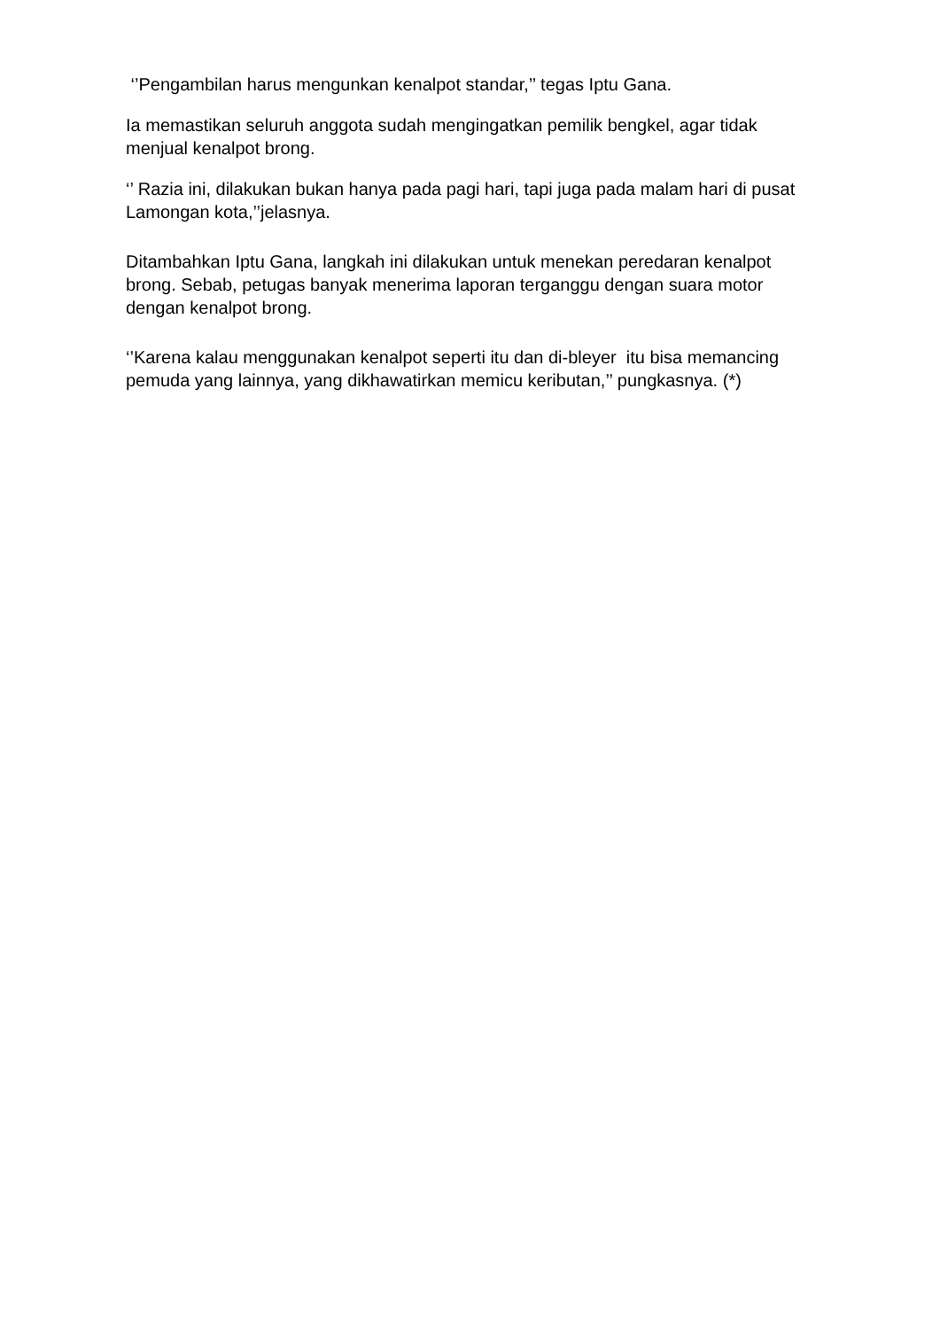‘’Pengambilan harus mengunkan kenalpot standar,’’ tegas Iptu Gana.
Ia memastikan seluruh anggota sudah mengingatkan pemilik bengkel, agar tidak menjual kenalpot brong.
‘’ Razia ini, dilakukan bukan hanya pada pagi hari, tapi juga pada malam hari di pusat Lamongan kota,’’jelasnya.
Ditambahkan Iptu Gana, langkah ini dilakukan untuk menekan peredaran kenalpot brong. Sebab, petugas banyak menerima laporan terganggu dengan suara motor dengan kenalpot brong.
‘’Karena kalau menggunakan kenalpot seperti itu dan di-bleyer itu bisa memancing pemuda yang lainnya, yang dikhawatirkan memicu keributan,’’ pungkasnya. (*)